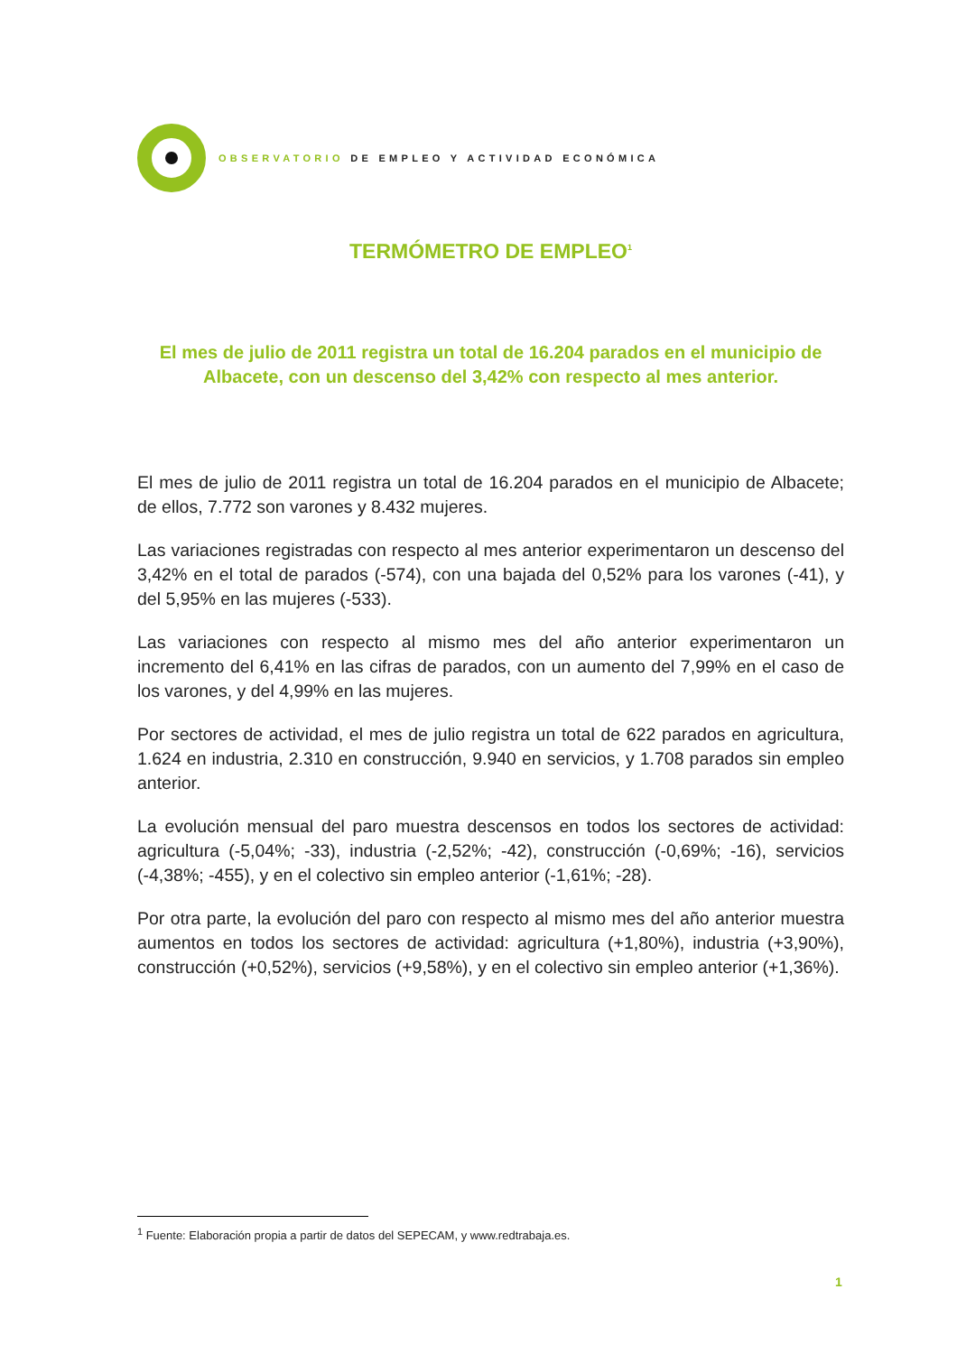OBSERVATORIO DE EMPLEO Y ACTIVIDAD ECONÓMICA
TERMÓMETRO DE EMPLEO<sup>1</sup>
El mes de julio de 2011 registra un total de 16.204 parados en el municipio de Albacete, con un descenso del 3,42% con respecto al mes anterior.
El mes de julio de 2011 registra un total de 16.204 parados en el municipio de Albacete; de ellos, 7.772 son varones y 8.432 mujeres.
Las variaciones registradas con respecto al mes anterior experimentaron un descenso del 3,42% en el total de parados (-574), con una bajada del 0,52% para los varones (-41), y del 5,95% en las mujeres (-533).
Las variaciones con respecto al mismo mes del año anterior experimentaron un incremento del 6,41% en las cifras de parados, con un aumento del 7,99% en el caso de los varones, y del 4,99% en las mujeres.
Por sectores de actividad, el mes de julio registra un total de 622 parados en agricultura, 1.624 en industria, 2.310 en construcción, 9.940 en servicios, y 1.708 parados sin empleo anterior.
La evolución mensual del paro muestra descensos en todos los sectores de actividad: agricultura (-5,04%; -33), industria (-2,52%; -42), construcción (-0,69%; -16), servicios (-4,38%; -455), y en el colectivo sin empleo anterior (-1,61%; -28).
Por otra parte, la evolución del paro con respecto al mismo mes del año anterior muestra aumentos en todos los sectores de actividad: agricultura (+1,80%), industria (+3,90%), construcción (+0,52%), servicios (+9,58%), y en el colectivo sin empleo anterior (+1,36%).
<sup>1</sup> Fuente: Elaboración propia a partir de datos del SEPECAM, y www.redtrabaja.es.
1